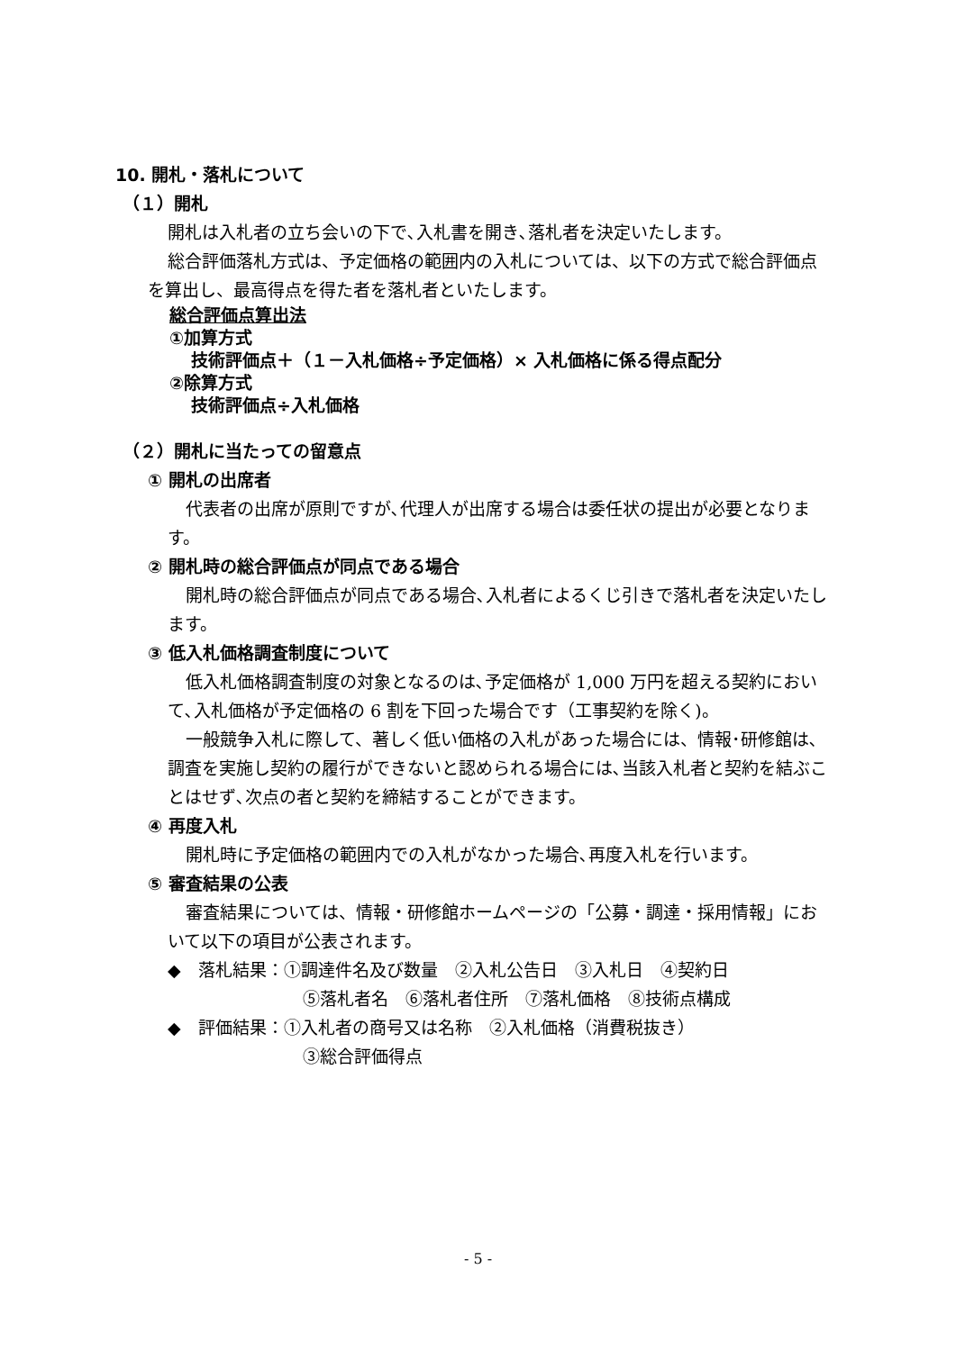10. 開札・落札について
（１）開札
開札は入札者の立ち会いの下で､入札書を開き､落札者を決定いたします。
総合評価落札方式は、予定価格の範囲内の入札については、以下の方式で総合評価点を算出し、最高得点を得た者を落札者といたします。
総合評価点算出法
①加算方式
技術評価点＋（１－入札価格÷予定価格）× 入札価格に係る得点配分
②除算方式
技術評価点÷入札価格
（２）開札に当たっての留意点
① 開札の出席者
代表者の出席が原則ですが､代理人が出席する場合は委任状の提出が必要となります。
② 開札時の総合評価点が同点である場合
開札時の総合評価点が同点である場合､入札者によるくじ引きで落札者を決定いたします。
③ 低入札価格調査制度について
低入札価格調査制度の対象となるのは､予定価格が 1,000 万円を超える契約において､入札価格が予定価格の 6 割を下回った場合です（工事契約を除く)。
一般競争入札に際して、著しく低い価格の入札があった場合には、情報･研修館は､調査を実施し契約の履行ができないと認められる場合には､当該入札者と契約を結ぶことはせず､次点の者と契約を締結することができます。
④ 再度入札
開札時に予定価格の範囲内での入札がなかった場合､再度入札を行います。
⑤ 審査結果の公表
審査結果については、情報・研修館ホームページの「公募・調達・採用情報」において以下の項目が公表されます。
◆　落札結果：①調達件名及び数量　②入札公告日　③入札日　④契約日
⑤落札者名　⑥落札者住所　⑦落札価格　⑧技術点構成
◆　評価結果：①入札者の商号又は名称　②入札価格（消費税抜き）
③総合評価得点
- 5 -